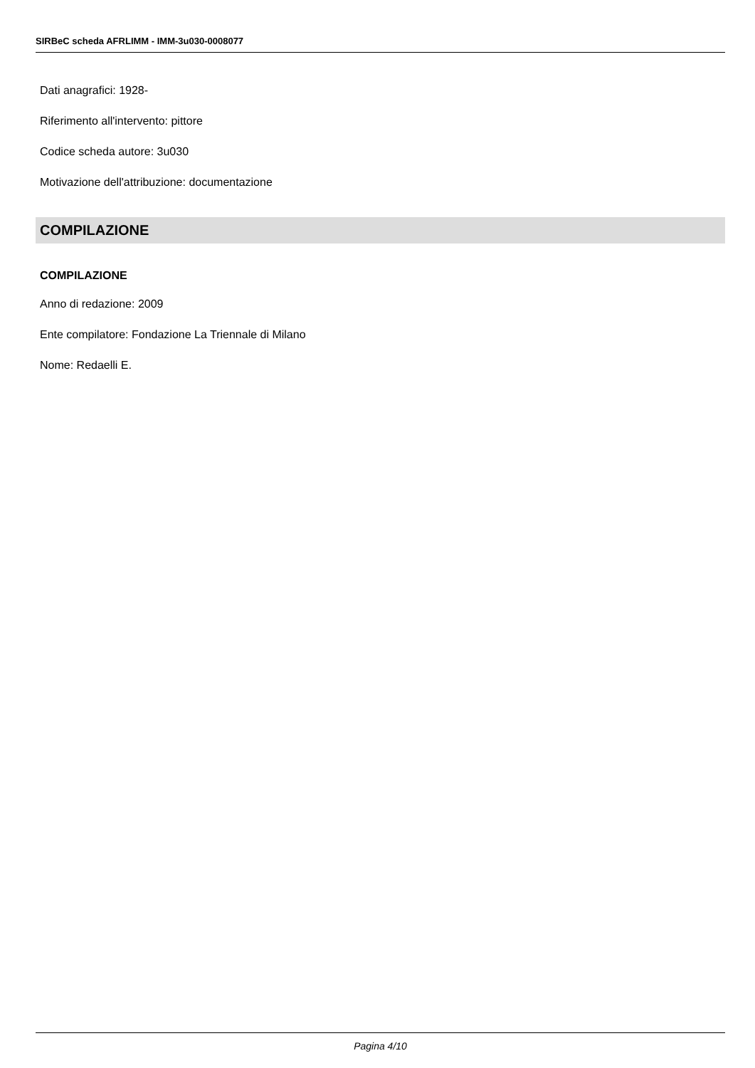SIRBeC scheda AFRLIMM - IMM-3u030-0008077
Dati anagrafici: 1928-
Riferimento all'intervento: pittore
Codice scheda autore: 3u030
Motivazione dell'attribuzione: documentazione
COMPILAZIONE
COMPILAZIONE
Anno di redazione: 2009
Ente compilatore: Fondazione La Triennale di Milano
Nome: Redaelli E.
Pagina 4/10